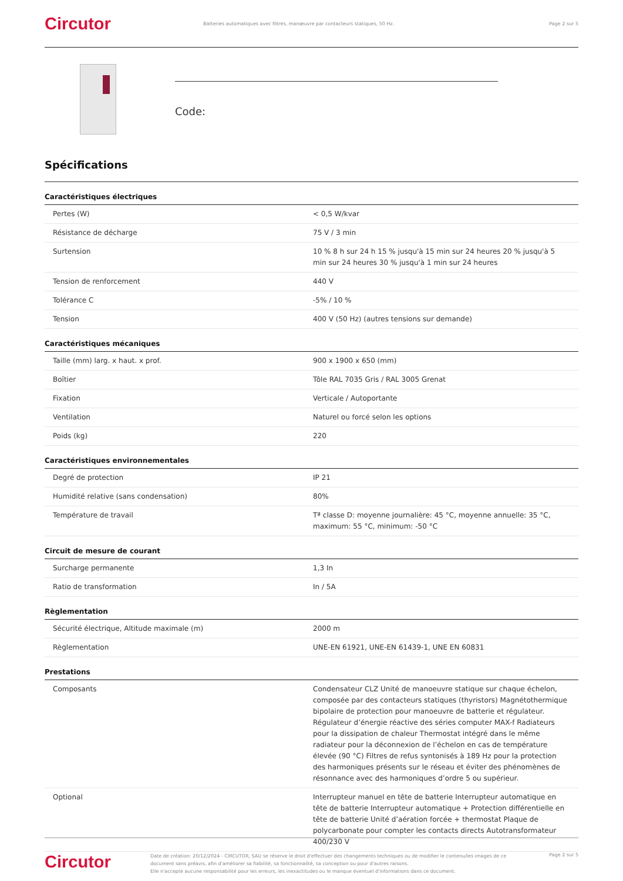Circutor
Batteries automatiques avec filtres, manœuvre par contacteurs statiques, 50 Hz.
Page 2 sur 5
Code:
Spécifications
Caractéristiques électriques
| Pertes (W) | < 0,5 W/kvar |
| Résistance de décharge | 75 V / 3 min |
| Surtension | 10 % 8 h sur 24 h 15 % jusqu'à 15 min sur 24 heures 20 % jusqu'à 5 min sur 24 heures 30 % jusqu'à 1 min sur 24 heures |
| Tension de renforcement | 440 V |
| Tolérance C | -5% / 10 % |
| Tension | 400 V (50 Hz) (autres tensions sur demande) |
Caractéristiques mécaniques
| Taille (mm) larg. x haut. x prof. | 900 x 1900 x 650 (mm) |
| Boîtier | Tôle RAL 7035 Gris / RAL 3005 Grenat |
| Fixation | Verticale / Autoportante |
| Ventilation | Naturel ou forcé selon les options |
| Poids (kg) | 220 |
Caractéristiques environnementales
| Degré de protection | IP 21 |
| Humidité relative (sans condensation) | 80% |
| Température de travail | Tª classe D: moyenne journalière: 45 °C, moyenne annuelle: 35 °C, maximum: 55 °C, minimum: -50 °C |
Circuit de mesure de courant
| Surcharge permanente | 1,3 In |
| Ratio de transformation | In / 5A |
Règlementation
| Sécurité électrique, Altitude maximale (m) | 2000 m |
| Règlementation | UNE-EN 61921, UNE-EN 61439-1, UNE EN 60831 |
Prestations
| Composants | Condensateur CLZ Unité de manoeuvre statique sur chaque échelon, composée par des contacteurs statiques (thyristors) Magnétothermique bipolaire de protection pour manoeuvre de batterie et régulateur. Régulateur d’énergie réactive des séries computer MAX-f Radiateurs pour la dissipation de chaleur Thermostat intégré dans le même radiateur pour la déconnexion de l’échelon en cas de température élevée (90 °C) Filtres de refus syntonisés à 189 Hz pour la protection des harmoniques présents sur le réseau et éviter des phénomènes de résonnance avec des harmoniques d’ordre 5 ou supérieur. |
| Optional | Interrupteur manuel en tête de batterie Interrupteur automatique en tête de batterie Interrupteur automatique + Protection différentielle en tête de batterie Unité d’aération forcée + thermostat Plaque de polycarbonate pour compter les contacts directs Autotransformateur 400/230 V |
Circutor
Date de création: 20/12/2024 - CIRCUTOR, SAU se réserve le droit d'effectuer des changements techniques ou de modifier le contenu/les images de ce document sans préavis, afin d'améliorer sa fiabilité, sa fonctionnalité, sa conception ou pour d'autres raisons.
Elle n'accepte aucune responsabilité pour les erreurs, les inexactitudes ou le manque éventuel d'informations dans ce document.
Page 2 sur 5